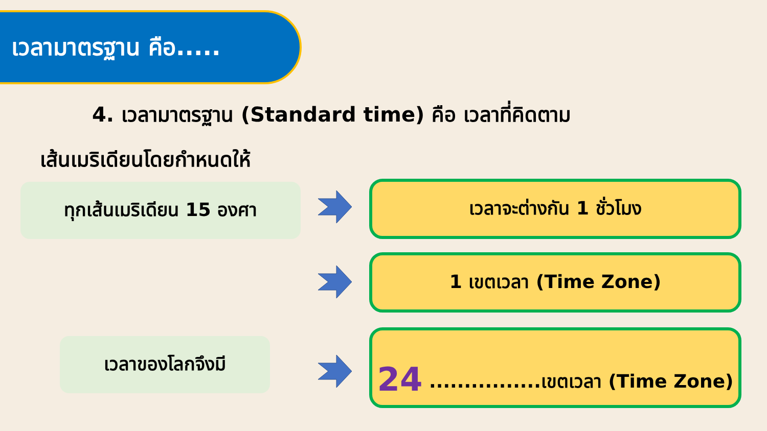เวลามาตรฐาน คือ.....
4. เวลามาตรฐาน (Standard time) คือ เวลาที่คิดตาม
เส้นเมริเดียนโดยกำหนดให้
ทุกเส้นเมริเดียน 15 องศา
เวลาของโลกจึงมี
เวลาจะต่างกัน 1 ชั่วโมง
1 เขตเวลา (Time Zone)
24 ................เขตเวลา (Time Zone)